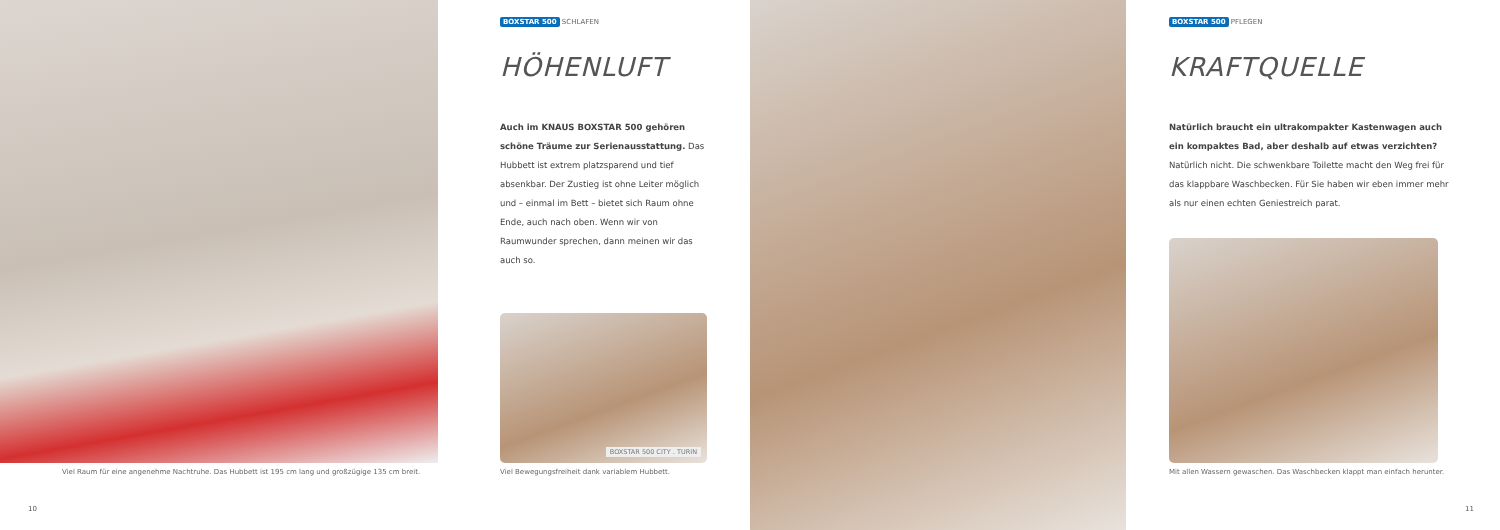Viel Raum für eine angenehme Nachtruhe. Das Hubbett ist 195 cm lang und großzügige 135 cm breit.
BOXSTAR 500 SCHLAFEN
HÖHENLUFT
Auch im KNAUS BOXSTAR 500 gehören schöne Träume zur Serienausstattung. Das Hubbett ist extrem platzsparend und tief absenkbar. Der Zustieg ist ohne Leiter möglich und – einmal im Bett – bietet sich Raum ohne Ende, auch nach oben. Wenn wir von Raumwunder sprechen, dann meinen wir das auch so.
BOXSTAR 500 CITY . TURIN
Viel Bewegungsfreiheit dank variablem Hubbett.
10
BOXSTAR 500 PFLEGEN
KRAFTQUELLE
Natürlich braucht ein ultrakompakter Kastenwagen auch ein kompaktes Bad, aber deshalb auf etwas verzichten? Natürlich nicht. Die schwenkbare Toilette macht den Weg frei für das klappbare Waschbecken. Für Sie haben wir eben immer mehr als nur einen echten Geniestreich parat.
Mit allen Wassern gewaschen. Das Waschbecken klappt man einfach herunter.
11